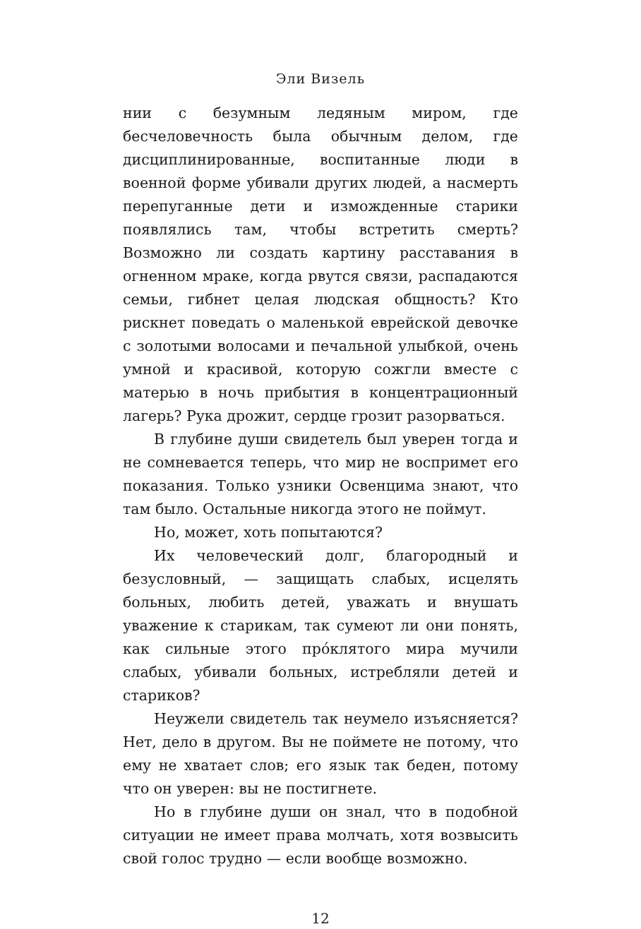Эли Визель
нии с безумным ледяным миром, где бесчеловечность была обычным делом, где дисциплинированные, воспитанные люди в военной форме убивали других людей, а насмерть перепуганные дети и изможденные старики появлялись там, чтобы встретить смерть? Возможно ли создать картину расставания в огненном мраке, когда рвутся связи, распадаются семьи, гибнет целая людская общность? Кто рискнет поведать о маленькой еврейской девочке с золотыми волосами и печальной улыбкой, очень умной и красивой, которую сожгли вместе с матерью в ночь прибытия в концентрационный лагерь? Рука дрожит, сердце грозит разорваться.
В глубине души свидетель был уверен тогда и не сомневается теперь, что мир не воспримет его показания. Только узники Освенцима знают, что там было. Остальные никогда этого не поймут.
Но, может, хоть попытаются?
Их человеческий долг, благородный и безусловный, — защищать слабых, исцелять больных, любить детей, уважать и внушать уважение к старикам, так сумеют ли они понять, как сильные этого про́клятого мира мучили слабых, убивали больных, истребляли детей и стариков?
Неужели свидетель так неумело изъясняется? Нет, дело в другом. Вы не поймете не потому, что ему не хватает слов; его язык так беден, потому что он уверен: вы не постигнете.
Но в глубине души он знал, что в подобной ситуации не имеет права молчать, хотя возвысить свой голос трудно — если вообще возможно.
12